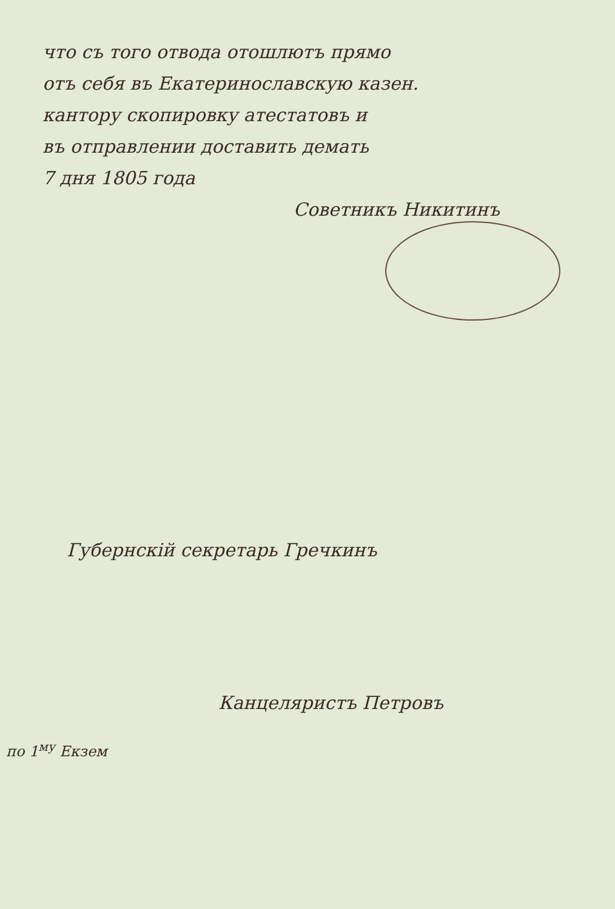что съ того отвода отошлютъ прямо
отъ себя въ Екатеринославскую казен.
кантору скопировку атестатовъ и
въ отправлении доставить демать
7 дня 1805 года
Советникъ Никитинъ
Губернскій секретарь Гречкинъ
Канцеляристъ Петровъ
по 1<sup>му</sup> Екзем